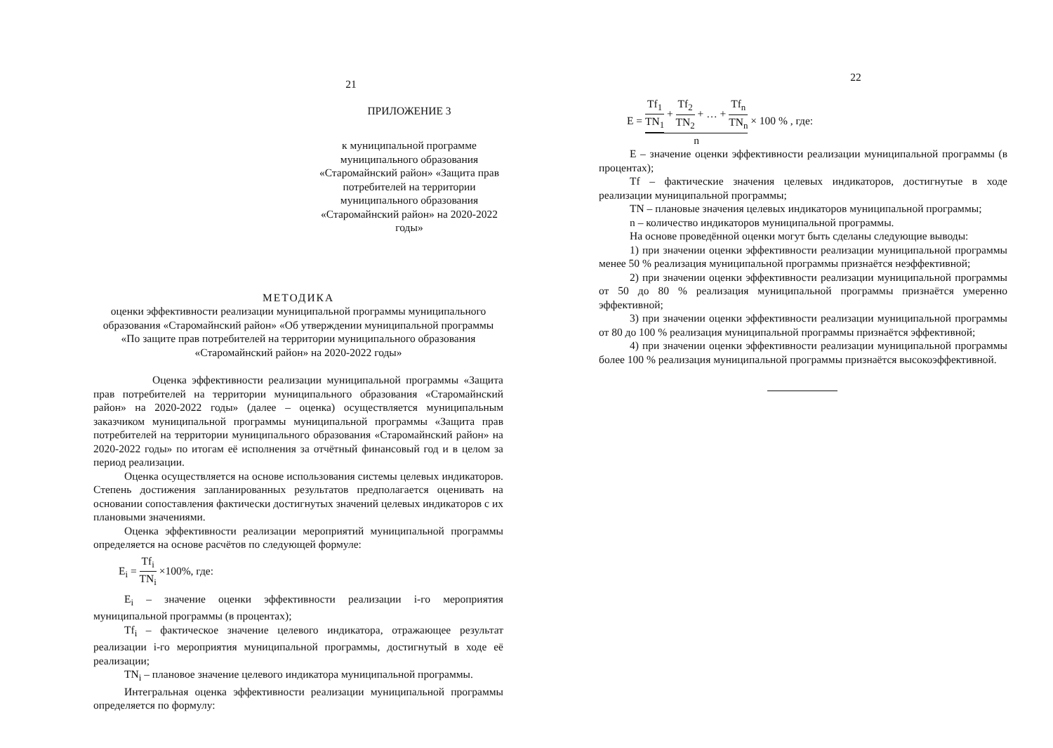21
ПРИЛОЖЕНИЕ 3
к муниципальной программе муниципального образования «Старомайнский район» «Защита прав потребителей на территории муниципального образования «Старомайнский район» на 2020-2022 годы»
МЕТОДИКА
оценки эффективности реализации муниципальной программы муниципального образования «Старомайнский район» «Об утверждении муниципальной программы «По защите прав потребителей на территории муниципального образования «Старомайнский район» на 2020-2022 годы»
Оценка эффективности реализации муниципальной программы «Защита прав потребителей на территории муниципального образования «Старомайнский район» на 2020-2022 годы» (далее – оценка) осуществляется муниципальным заказчиком муниципальной программы муниципальной программы «Защита прав потребителей на территории муниципального образования «Старомайнский район» на 2020-2022 годы» по итогам её исполнения за отчётный финансовый год и в целом за период реализации.
Оценка осуществляется на основе использования системы целевых индикаторов. Степень достижения запланированных результатов предполагается оценивать на основании сопоставления фактически достигнутых значений целевых индикаторов с их плановыми значениями.
Оценка эффективности реализации мероприятий муниципальной программы определяется на основе расчётов по следующей формуле:
E<sub>i</sub> = Tf<sub>i</sub> TN<sub>i</sub> ×100%, где:
E<sub>i</sub> – значение оценки эффективности реализации i-го мероприятия муниципальной программы (в процентах);
Tf<sub>i</sub> – фактическое значение целевого индикатора, отражающее результат реализации i-го мероприятия муниципальной программы, достигнутый в ходе её реализации;
TN<sub>i</sub> – плановое значение целевого индикатора муниципальной программы.
Интегральная оценка эффективности реализации муниципальной программы определяется по формулу:
22
E = Tf<sub>1</sub> TN<sub>1</sub> + Tf<sub>2</sub> TN<sub>2</sub> + … + Tf<sub>n</sub> TN<sub>n</sub> n × 100 % , где:
E – значение оценки эффективности реализации муниципальной программы (в процентах);
Tf – фактические значения целевых индикаторов, достигнутые в ходе реализации муниципальной программы;
TN – плановые значения целевых индикаторов муниципальной программы;
n – количество индикаторов муниципальной программы.
На основе проведённой оценки могут быть сделаны следующие выводы:
1) при значении оценки эффективности реализации муниципальной программы менее 50 % реализация муниципальной программы признаётся неэффективной;
2) при значении оценки эффективности реализации муниципальной программы от 50 до 80 % реализация муниципальной программы признаётся умеренно эффективной;
3) при значении оценки эффективности реализации муниципальной программы от 80 до 100 % реализация муниципальной программы признаётся эффективной;
4) при значении оценки эффективности реализации муниципальной программы более 100 % реализация муниципальной программы признаётся высокоэффективной.